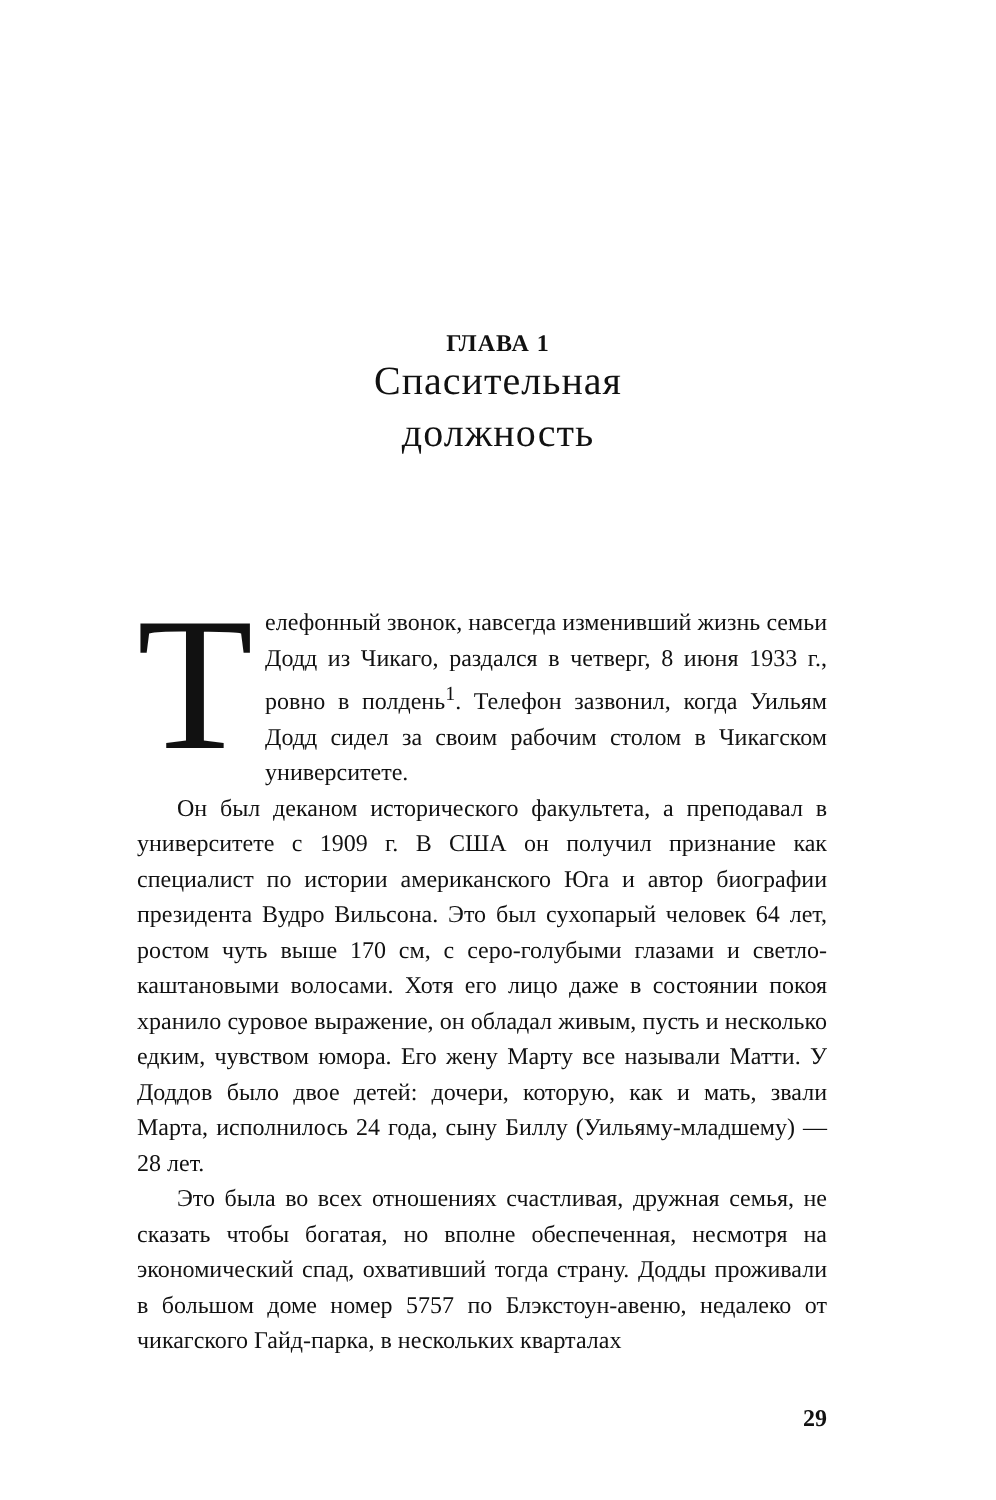ГЛАВА 1
Спасительная
должность
Телефонный звонок, навсегда изменивший жизнь семьи Додд из Чикаго, раздался в четверг, 8 июня 1933 г., ровно в полдень<sup>1</sup>. Телефон зазвонил, когда Уильям Додд сидел за своим рабочим столом в Чикагском университете.
Он был деканом исторического факультета, а преподавал в университете с 1909 г. В США он получил признание как специалист по истории американского Юга и автор биографии президента Вудро Вильсона. Это был сухопарый человек 64 лет, ростом чуть выше 170 см, с серо-голубыми глазами и светло-каштановыми волосами. Хотя его лицо даже в состоянии покоя хранило суровое выражение, он обладал живым, пусть и несколько едким, чувством юмора. Его жену Марту все называли Матти. У Доддов было двое детей: дочери, которую, как и мать, звали Марта, исполнилось 24 года, сыну Биллу (Уильяму-младшему) — 28 лет.
Это была во всех отношениях счастливая, дружная семья, не сказать чтобы богатая, но вполне обеспеченная, несмотря на экономический спад, охвативший тогда страну. Додды проживали в большом доме номер 5757 по Блэкстоун-авеню, недалеко от чикагского Гайд-парка, в нескольких кварталах
29